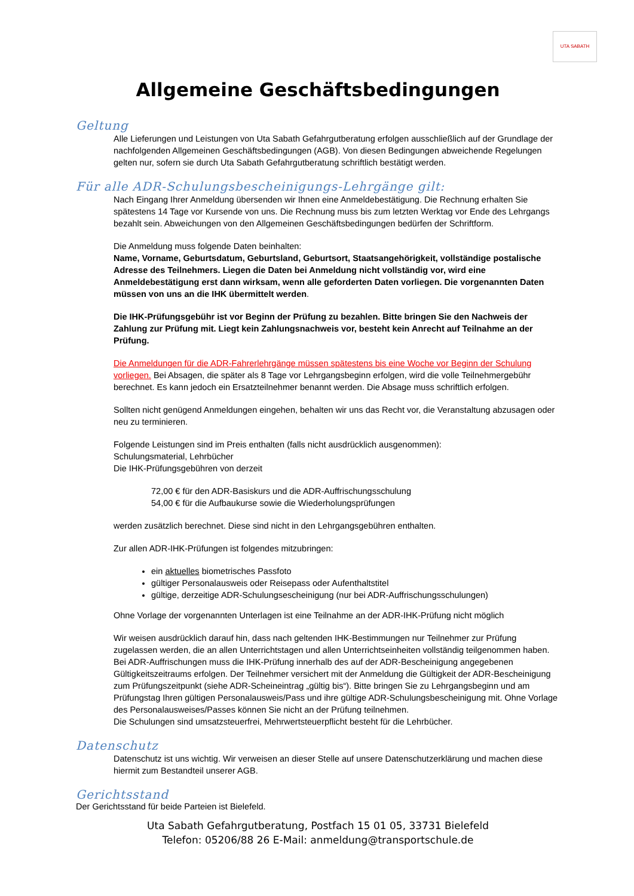UTA SABATH
Allgemeine Geschäftsbedingungen
Geltung
Alle Lieferungen und Leistungen von Uta Sabath Gefahrgutberatung erfolgen ausschließlich auf der Grundlage der nachfolgenden Allgemeinen Geschäftsbedingungen (AGB). Von diesen Bedingungen abweichende Regelungen gelten nur, sofern sie durch Uta Sabath Gefahrgutberatung schriftlich bestätigt werden.
Für alle ADR-Schulungsbescheinigungs-Lehrgänge gilt:
Nach Eingang Ihrer Anmeldung übersenden wir Ihnen eine Anmeldebestätigung. Die Rechnung erhalten Sie spätestens 14 Tage vor Kursende von uns. Die Rechnung muss bis zum letzten Werktag vor Ende des Lehrgangs bezahlt sein. Abweichungen von den Allgemeinen Geschäftsbedingungen bedürfen der Schriftform.
Die Anmeldung muss folgende Daten beinhalten:
Name, Vorname, Geburtsdatum, Geburtsland, Geburtsort, Staatsangehörigkeit, vollständige postalische Adresse des Teilnehmers. Liegen die Daten bei Anmeldung nicht vollständig vor, wird eine Anmeldebestätigung erst dann wirksam, wenn alle geforderten Daten vorliegen. Die vorgenannten Daten müssen von uns an die IHK übermittelt werden.
Die IHK-Prüfungsgebühr ist vor Beginn der Prüfung zu bezahlen. Bitte bringen Sie den Nachweis der Zahlung zur Prüfung mit. Liegt kein Zahlungsnachweis vor, besteht kein Anrecht auf Teilnahme an der Prüfung.
Die Anmeldungen für die ADR-Fahrerlehrgänge müssen spätestens bis eine Woche vor Beginn der Schulung vorliegen. Bei Absagen, die später als 8 Tage vor Lehrgangsbeginn erfolgen, wird die volle Teilnehmergebühr berechnet. Es kann jedoch ein Ersatzteilnehmer benannt werden. Die Absage muss schriftlich erfolgen.
Sollten nicht genügend Anmeldungen eingehen, behalten wir uns das Recht vor, die Veranstaltung abzusagen oder neu zu terminieren.
Folgende Leistungen sind im Preis enthalten (falls nicht ausdrücklich ausgenommen):
Schulungsmaterial, Lehrbücher
Die IHK-Prüfungsgebühren von derzeit
72,00 € für den ADR-Basiskurs und die ADR-Auffrischungsschulung
54,00 € für die Aufbaukurse sowie die Wiederholungsprüfungen
werden zusätzlich berechnet. Diese sind nicht in den Lehrgangsgebühren enthalten.
Zur allen ADR-IHK-Prüfungen ist folgendes mitzubringen:
ein aktuelles biometrisches Passfoto
gültiger Personalausweis oder Reisepass oder Aufenthaltstitel
gültige, derzeitige ADR-Schulungsescheinigung (nur bei ADR-Auffrischungsschulungen)
Ohne Vorlage der vorgenannten Unterlagen ist eine Teilnahme an der ADR-IHK-Prüfung nicht möglich
Wir weisen ausdrücklich darauf hin, dass nach geltenden IHK-Bestimmungen nur Teilnehmer zur Prüfung zugelassen werden, die an allen Unterrichtstagen und allen Unterrichtseinheiten vollständig teilgenommen haben. Bei ADR-Auffrischungen muss die IHK-Prüfung innerhalb des auf der ADR-Bescheinigung angegebenen Gültigkeitszeitraums erfolgen. Der Teilnehmer versichert mit der Anmeldung die Gültigkeit der ADR-Bescheinigung zum Prüfungszeitpunkt (siehe ADR-Scheineintrag „gültig bis“). Bitte bringen Sie zu Lehrgangsbeginn und am Prüfungstag Ihren gültigen Personalausweis/Pass und ihre gültige ADR-Schulungsbescheinigung mit. Ohne Vorlage des Personalausweises/Passes können Sie nicht an der Prüfung teilnehmen.
Die Schulungen sind umsatzsteuerfrei, Mehrwertsteuerpflicht besteht für die Lehrbücher.
Datenschutz
Datenschutz ist uns wichtig. Wir verweisen an dieser Stelle auf unsere Datenschutzerklärung und machen diese hiermit zum Bestandteil unserer AGB.
Gerichtsstand
Der Gerichtsstand für beide Parteien ist Bielefeld.
Uta Sabath Gefahrgutberatung, Postfach 15 01 05, 33731 Bielefeld
Telefon: 05206/88 26 E-Mail: anmeldung@transportschule.de